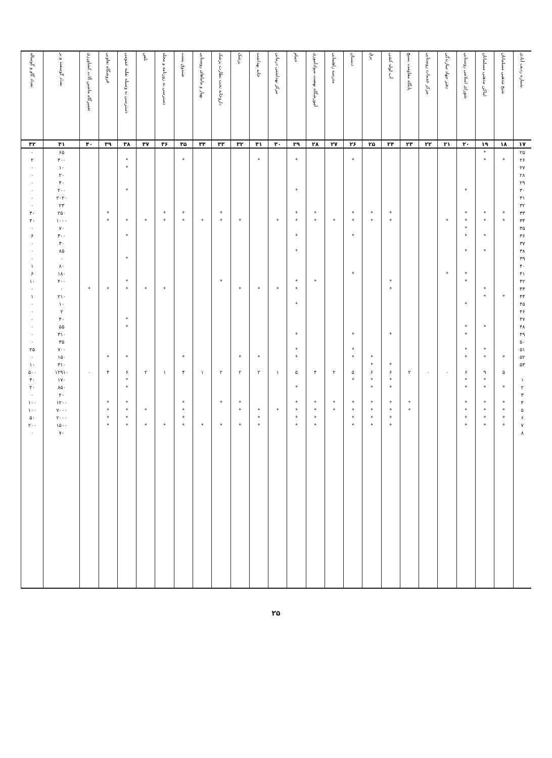| شماره ردیف آبادی | شیخ مذهبی مسلمانان | اماکن مذهبی مسلمانان | شورای اسلامی روستایی | دفتر جهاد سازندگی | مرکز خدمات روستایی | پایگاه مقاومت بسیج | آب لوله کشی | برق | دبستان | مدرسه راهنمایی | آموزشگاه نهضت سوادآموزی | حمام | مرکز بهداشتی درمانی | خانه بهداشت | پزشک | داروخانه تحت نظارت پزشک | بهیار و ماماهای روستایی | صندوق پست | دسترسی به روزنامه و مجله | تلفن | دسترسی به وسیله نقلیه عمومی | فروشگاه تعاونی | تعمیرگاه ماشین آلات کشاورزی | تعداد گوسفند و بز | تعداد گاو و گوساله |
| --- | --- | --- | --- | --- | --- | --- | --- | --- | --- | --- | --- | --- | --- | --- | --- | --- | --- | --- | --- | --- | --- | --- | --- | --- | --- |
| ۱۷ | ۱۸ | ۱۹ | ۲۰ | ۲۱ | ۲۲ | ۲۳ | ۲۴ | ۲۵ | ۲۶ | ۲۷ | ۲۸ | ۲۹ | ۳۰ | ۳۱ | ۳۲ | ۳۳ | ۳۴ | ۳۵ | ۳۶ | ۳۷ | ۳۸ | ۳۹ | ۴۰ | ۴۱ | ۴۲ |
| ۲۵ | | * | | | | | | | | | | | | | | | | | | | | | | ۶۵ | ۰ |
| ۲۶ | * | * | | | | | | | * | | | * | | * | | | | * | | | * | | | ۴۰۰ | ۲ |
| ۲۷ | | | | | | | | | | | | | | | | | | | | | * | | | ۱۰ | ۰ |
| ۲۸ | | | | | | | | | | | | | | | | | | | | | | | | ۲۰ | ۰ |
| ۲۹ | | | | | | | | | | | | | | | | | | | | | | | | ۴۰ | ۰ |
| ۳۰ | | | * | | | | | | | | | * | | | | | | | | | * | | | ۲۰۰ | ۰ |
| ۳۱ | | | | | | | | | | | | | | | | | | | | | | | | ۲۰۲۰ | ۰ |
| ۳۲ | | | | | | | | | | | | | | | | | | | | | | | | ۲۳ | ۰ |
| ۳۳ | * | * | * | | | | * | * | * | | * | * | | | | * | | * | * | | | * | | ۲۵۰ | ۳۰ |
| ۳۴ | * | * | * | * | | | * | * | * | * | * | * | * | | * | * | * | * | * | * | * | * | | ۱۰۰۰ | ۴۰ |
| ۳۵ | | | * | | | | | | | | | | | | | | | | | | | | | ۷۰ | ۰ |
| ۳۶ | | * | * | | | | | | * | | | * | | | | | | | | | * | | | ۳۰۰ | ۶ |
| ۳۷ | | | | | | | | | | | | | | | | | | | | | | | | ۳۰ | ۰ |
| ۳۸ | | * | * | | | | | | | | | * | | | | | | | | | | | | ۸۵ | ۰ |
| ۳۹ | | | | | | | | | | | | | | | | | | | | | * | | | ۰ | ۰ |
| ۴۰ | | | | | | | | | | | | | | | | | | | | | | | | ۸۰ | ۱ |
| ۴۱ | | | * | * | | | | | * | | | | | | | | | | | | | | | ۱۸۰ | ۶ |
| ۴۲ | | | * | | | | * | | | | * | * | | | | * | | | | | * | | | ۲۰۰ | ۱۰ |
| ۴۳ | | * | | | | | * | | | | | * | * | * | * | | | | * | * | * | * | * | ۰ | ۰ |
| ۴۴ | * | * | | | | | | | | | | | | | | | | | | | | | | ۲۱۰ | ۱ |
| ۴۵ | | | * | | | | | | | | | * | | | | | | | | | | | | ۱۰ | ۰ |
| ۴۶ | | | | | | | | | | | | | | | | | | | | | | | | ۲ | ۰ |
| ۴۷ | | | | | | | | | | | | | | | | | | | | | * | | | ۴۰ | ۰ |
| ۴۸ | | * | * | | | | | | | | | | | | | | | | | | * | | | ۵۵ | ۰ |
| ۴۹ | | | * | | | | * | | * | | | * | | | | | | | | | | | | ۳۱۰ | ۰ |
| ۵۰ | | | | | | | | | | | | | | | | | | | | | | | | ۳۵ | ۰ |
| ۵۱ | | * | * | | | | | | * | | | * | | | | | | | | | | | | ۷۰۰ | ۲۵ |
| ۵۲ | * | * | * | | | | | * | * | | | * | | * | * | | | * | | | * | * | | ۱۵۰ | ۰ |
| ۵۳ | | | | | | | * | * | | | | | | | | | | | | | | | | ۳۱۰ | ۱۰ |
| | ۵ | ۹ | ۶ | ۰ | ۰ | ۲ | ۶ | ۶ | ۵ | ۲ | ۴ | ۵ | ۱ | ۲ | ۲ | ۲ | ۱ | ۴ | ۱ | ۲ | ۶ | ۴ | ۰ | ۱۲۹۱۰ | ۵۰۰ |
| ۱ | | * | * | | | | * | * | * | | | | | | | | | | | | * | | | ۱۷۰ | ۳۰ |
| ۲ | * | * | * | | | | * | * | | | | * | | | | | | | | | * | | | ۸۵۰ | ۲۰ |
| ۳ | | | | | | | | | | | | | | | | | | | | | | | | ۲۰ | ۰ |
| ۴ | * | * | * | | | * | * | * | * | * | * | * | | | * | * | | * | | | * | * | | ۱۲۰۰ | ۱۰۰ |
| ۵ | * | * | * | | | * | * | * | * | * | * | * | * | * | * | | | * | | * | * | * | | ۷۰۰۰ | ۱۰۰ |
| ۶ | * | * | * | | | | * | * | * | | * | * | | * | | | | * | | | * | * | | ۲۰۰۰ | ۵۰ |
| ۷ | * | * | * | | | | * | * | * | | * | * | | * | * | * | * | * | * | * | * | * | | ۱۵۰۰ | ۲۰۰ |
| ۸ | | | | | | | | | | | | | | | | | | | | | | | | ۷۰ | ۰ |
۲۵